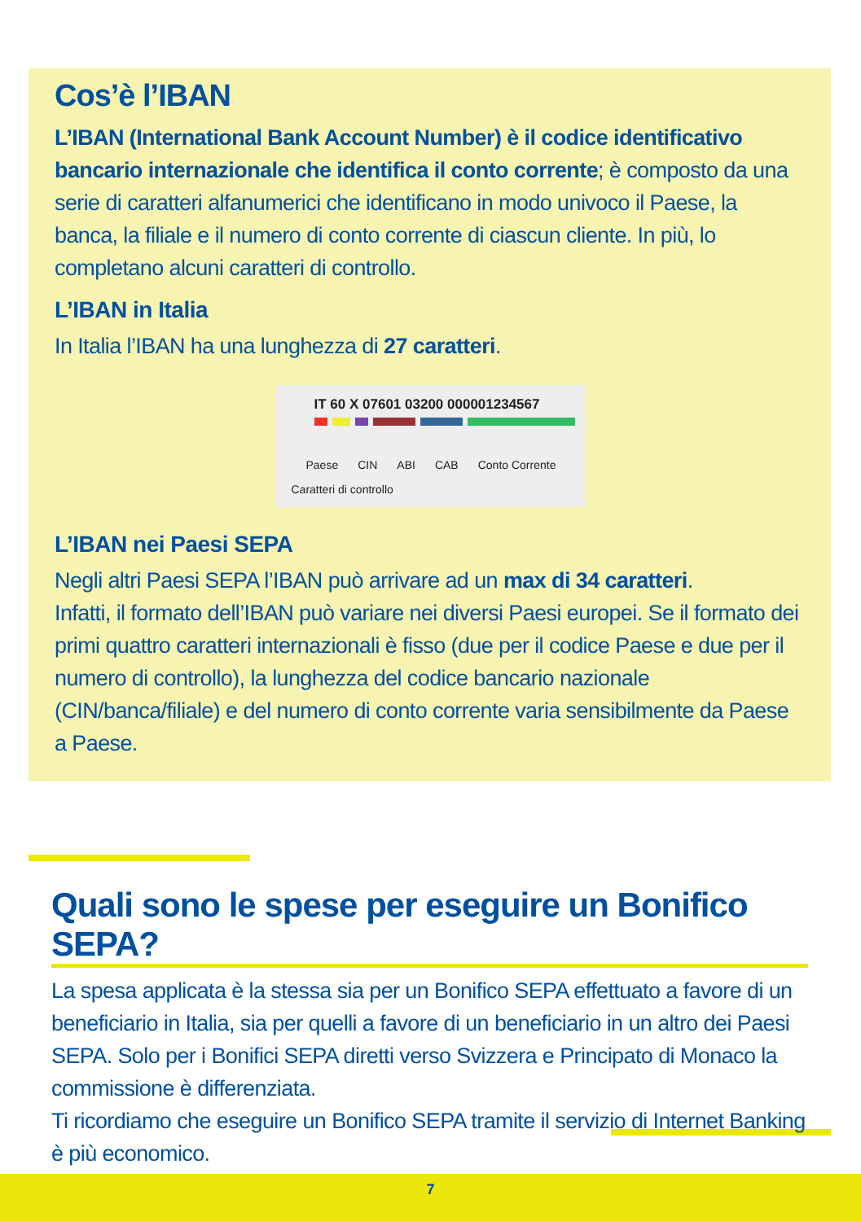Cos’è l’IBAN
L’IBAN (International Bank Account Number) è il codice identificativo bancario internazionale che identifica il conto corrente; è composto da una serie di caratteri alfanumerici che identificano in modo univoco il Paese, la banca, la filiale e il numero di conto corrente di ciascun cliente. In più, lo completano alcuni caratteri di controllo.
L’IBAN in Italia
In Italia l’IBAN ha una lunghezza di 27 caratteri.
IT 60 X 07601 03200 000001234567
Paese CIN ABI CAB Conto Corrente
Caratteri di controllo
L’IBAN nei Paesi SEPA
Negli altri Paesi SEPA l’IBAN può arrivare ad un max di 34 caratteri.
Infatti, il formato dell’IBAN può variare nei diversi Paesi europei. Se il formato dei primi quattro caratteri internazionali è fisso (due per il codice Paese e due per il numero di controllo), la lunghezza del codice bancario nazionale (CIN/banca/filiale) e del numero di conto corrente varia sensibilmente da Paese a Paese.
Quali sono le spese per eseguire un Bonifico SEPA?
La spesa applicata è la stessa sia per un Bonifico SEPA effettuato a favore di un beneficiario in Italia, sia per quelli a favore di un beneficiario in un altro dei Paesi SEPA. Solo per i Bonifici SEPA diretti verso Svizzera e Principato di Monaco la commissione è differenziata.
Ti ricordiamo che eseguire un Bonifico SEPA tramite il servizio di Internet Banking è più economico.
7